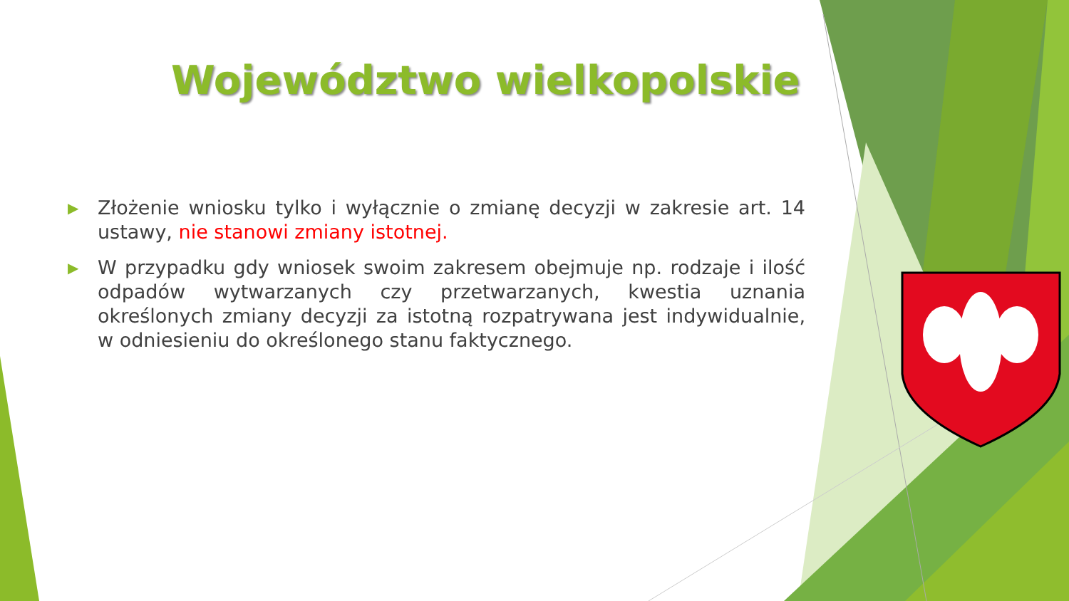Województwo wielkopolskie
▶ Złożenie wniosku tylko i wyłącznie o zmianę decyzji w zakresie art. 14 ustawy, nie stanowi zmiany istotnej.
▶ W przypadku gdy wniosek swoim zakresem obejmuje np. rodzaje i ilość odpadów wytwarzanych czy przetwarzanych, kwestia uznania określonych zmiany decyzji za istotną rozpatrywana jest indywidualnie, w odniesieniu do określonego stanu faktycznego.